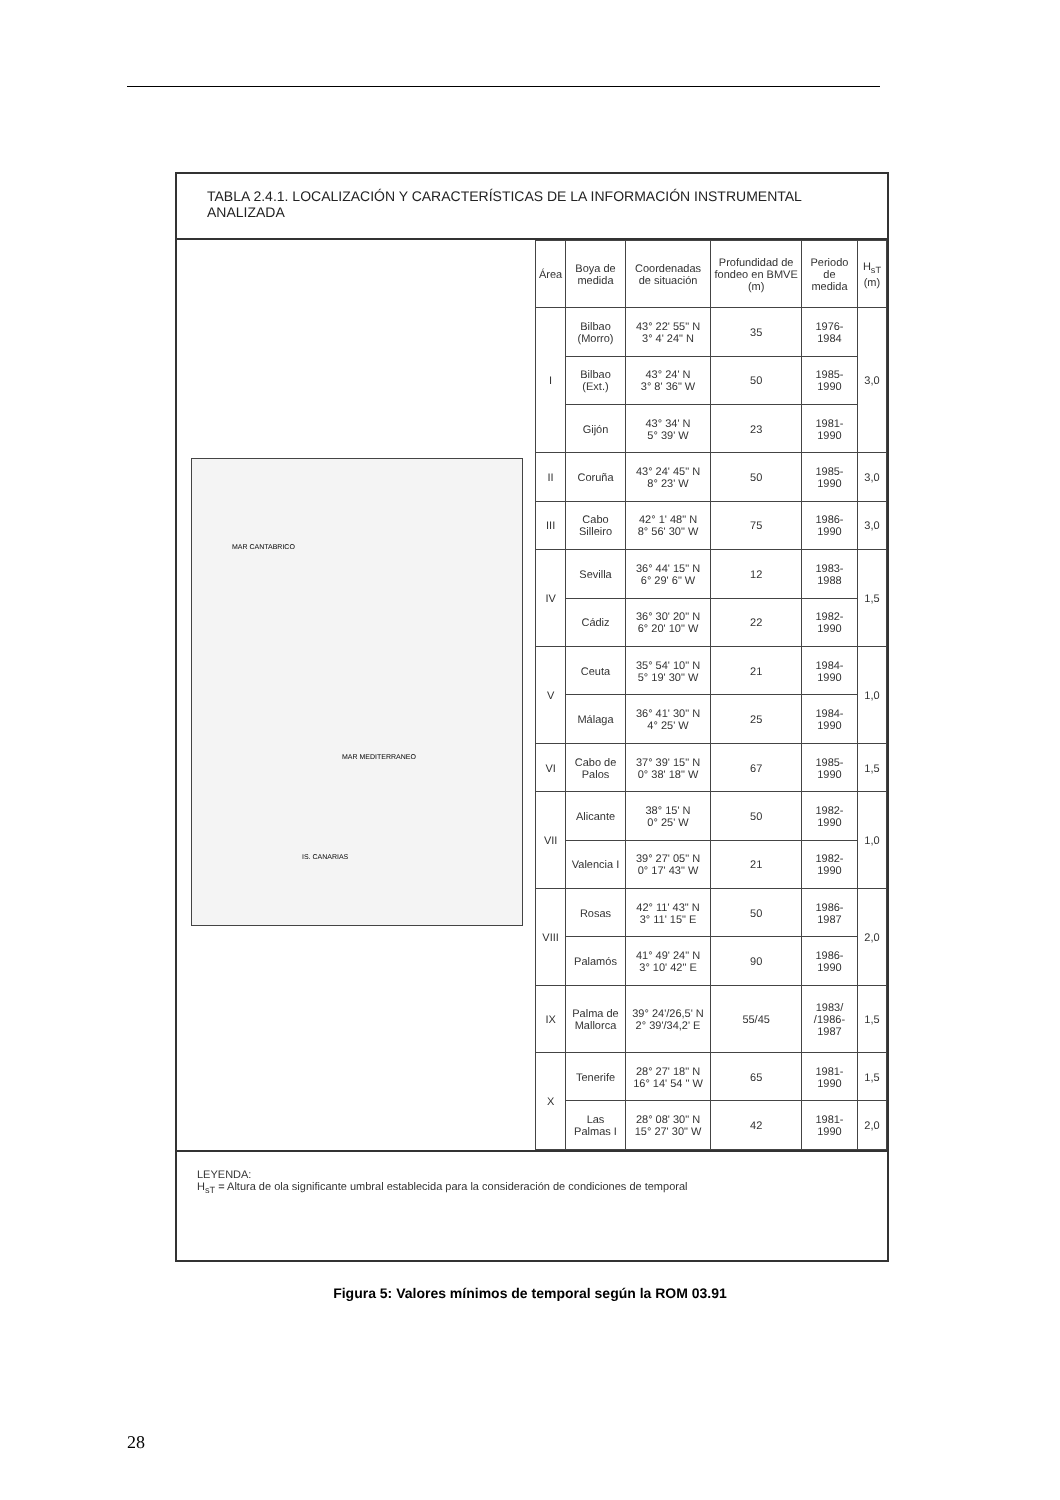TABLA 2.4.1. LOCALIZACIÓN Y CARACTERÍSTICAS DE LA INFORMACIÓN INSTRUMENTAL ANALIZADA
MAR CANTABRICO
IS. CANARIAS
MAR MEDITERRANEO
| Área | Boya de medida | Coordenadas de situación | Profundidad de fondeo en BMVE (m) | Periodo de medida | H<sub>sT</sub> (m) |
| --- | --- | --- | --- | --- | --- |
| I | Bilbao (Morro) | 43° 22' 55" N 3° 4' 24" N | 35 | 1976-1984 | 3,0 |
| | Bilbao (Ext.) | 43° 24' N 3° 8' 36" W | 50 | 1985-1990 | |
| | Gijón | 43° 34' N 5° 39' W | 23 | 1981-1990 | |
| II | Coruña | 43° 24' 45" N 8° 23' W | 50 | 1985-1990 | 3,0 |
| III | Cabo Silleiro | 42° 1' 48" N 8° 56' 30" W | 75 | 1986-1990 | 3,0 |
| IV | Sevilla | 36° 44' 15" N 6° 29' 6" W | 12 | 1983-1988 | 1,5 |
| | Cádiz | 36° 30' 20" N 6° 20' 10" W | 22 | 1982-1990 | |
| V | Ceuta | 35° 54' 10" N 5° 19' 30" W | 21 | 1984-1990 | 1,0 |
| | Málaga | 36° 41' 30" N 4° 25' W | 25 | 1984-1990 | |
| VI | Cabo de Palos | 37° 39' 15" N 0° 38' 18" W | 67 | 1985-1990 | 1,5 |
| VII | Alicante | 38° 15' N 0° 25' W | 50 | 1982-1990 | 1,0 |
| | Valencia I | 39° 27' 05" N 0° 17' 43" W | 21 | 1982-1990 | |
| VIII | Rosas | 42° 11' 43" N 3° 11' 15" E | 50 | 1986-1987 | 2,0 |
| | Palamós | 41° 49' 24" N 3° 10' 42" E | 90 | 1986-1990 | |
| IX | Palma de Mallorca | 39° 24'/26,5' N 2° 39'/34,2' E | 55/45 | 1983/ /1986-1987 | 1,5 |
| X | Tenerife | 28° 27' 18" N 16° 14' 54 " W | 65 | 1981-1990 | 1,5 |
| | Las Palmas I | 28° 08' 30" N 15° 27' 30" W | 42 | 1981-1990 | 2,0 |
LEYENDA:
H<sub>sT</sub> = Altura de ola significante umbral establecida para la consideración de condiciones de temporal
Figura 5: Valores mínimos de temporal según la ROM 03.91
28